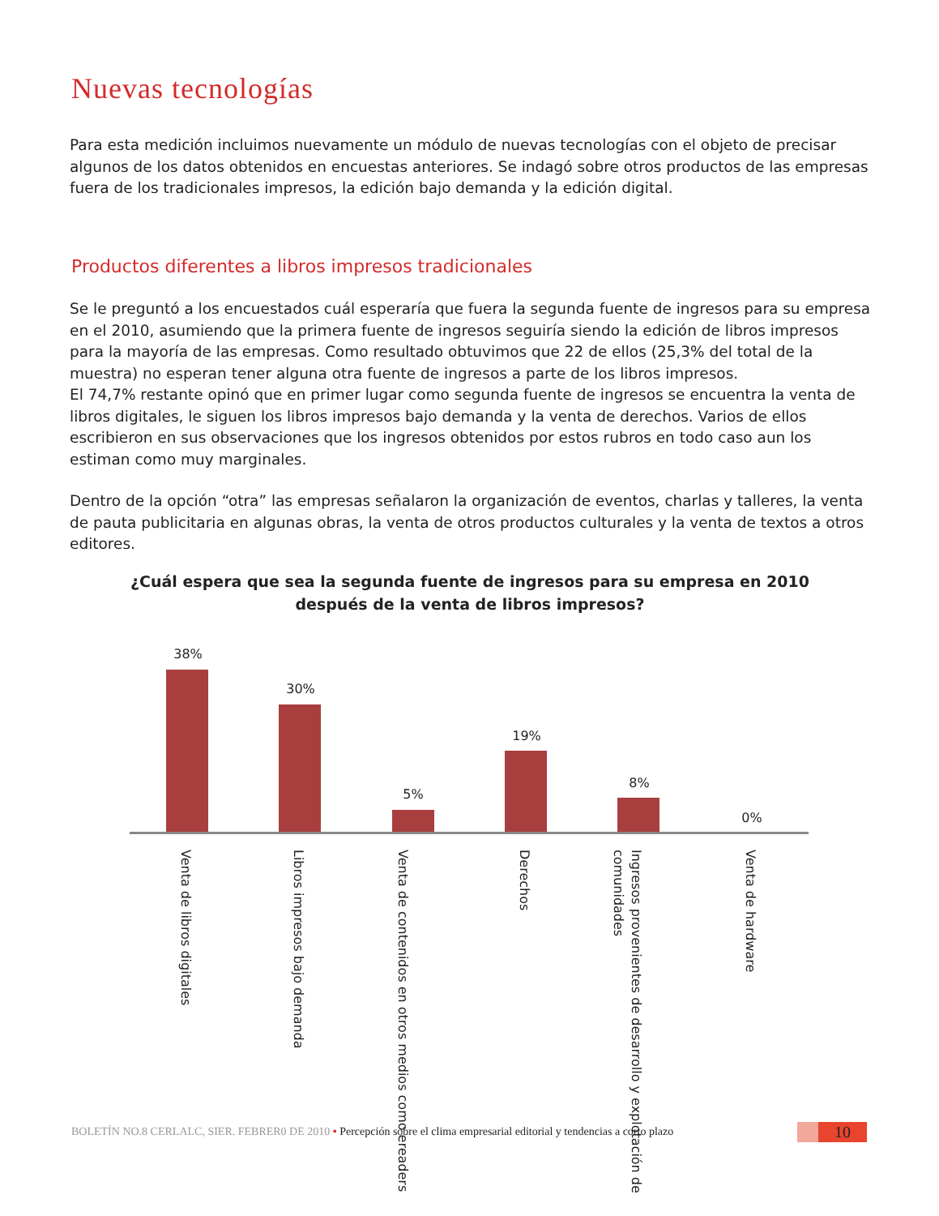Nuevas tecnologías
Para esta medición incluimos nuevamente un módulo de nuevas tecnologías con el objeto de precisar algunos de los datos obtenidos en encuestas anteriores. Se indagó sobre otros productos de las empresas fuera de los tradicionales impresos, la edición bajo demanda y la edición digital.
Productos diferentes a libros impresos tradicionales
Se le preguntó a los encuestados cuál esperaría que fuera la segunda fuente de ingresos para su empresa en el 2010, asumiendo que la primera fuente de ingresos seguiría siendo la edición de libros impresos para la mayoría de las empresas. Como resultado obtuvimos que 22 de ellos (25,3% del total de la muestra) no esperan tener alguna otra fuente de ingresos a parte de los libros impresos.
El 74,7% restante opinó que en primer lugar como segunda fuente de ingresos se encuentra la venta de libros digitales, le siguen los libros impresos bajo demanda y la venta de derechos. Varios de ellos escribieron en sus observaciones que los ingresos obtenidos por estos rubros en todo caso aun los estiman como muy marginales.
Dentro de la opción “otra” las empresas señalaron la organización de eventos, charlas y talleres, la venta de pauta publicitaria en algunas obras, la venta de otros productos culturales y la venta de textos a otros editores.
¿Cuál espera que sea la segunda fuente de ingresos para su empresa en 2010 después de la venta de libros impresos?
38%
30%
5%
19%
8%
0%
Venta de libros digitales
Libros impresos bajo demanda
Venta de contenidos en otros medios como ereaders
Derechos
Ingresos provenientes de desarrollo y explotación de comunidades
Venta de hardware
BOLETÍN NO.8 CERLALC, SIER. FEBRER0 DE 2010 • Percepción sobre el clima empresarial editorial y tendencias a corto plazo
10